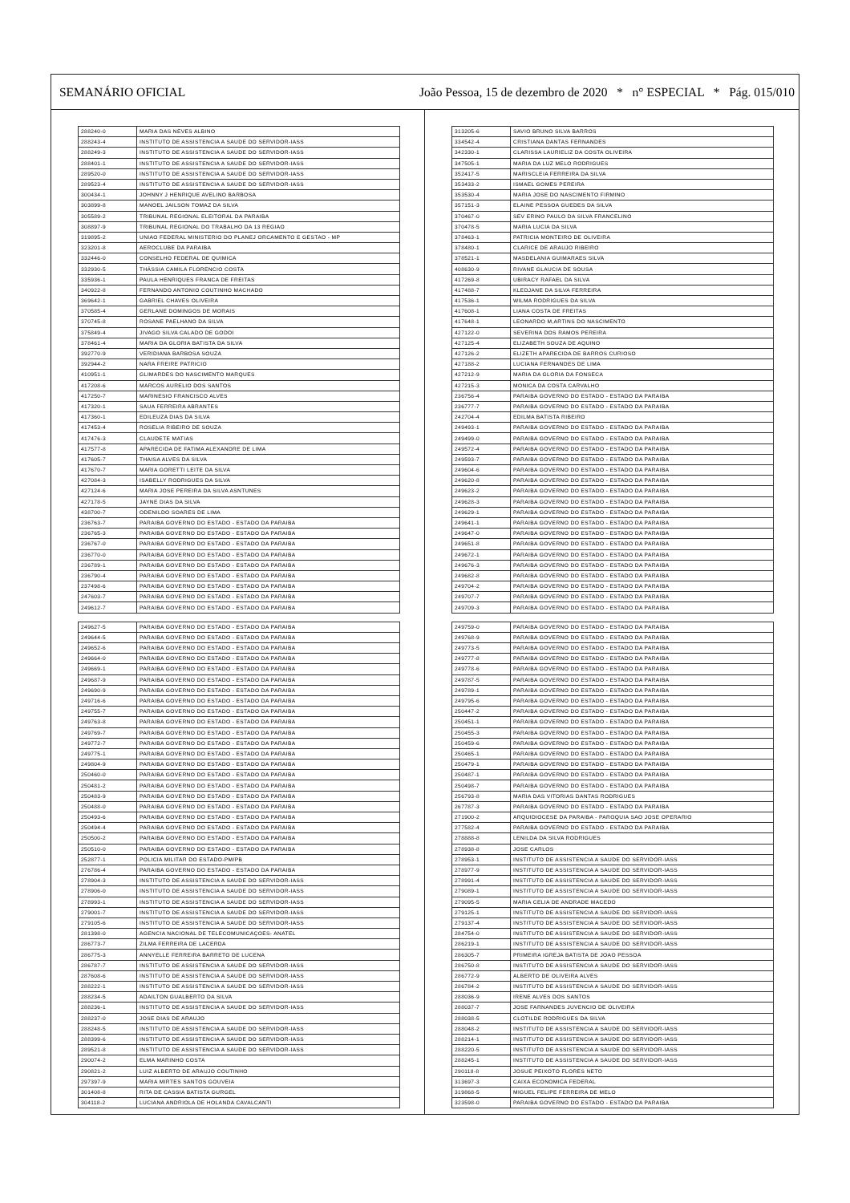SEMANÁRIO OFICIAL João Pessoa, 15 de dezembro de 2020 * n° ESPECIAL * Pág. 015/010
| 288240-0 | MARIA DAS NEVES ALBINO |
| 288243-4 | INSTITUTO DE ASSISTENCIA A SAUDE DO SERVIDOR-IASS |
| 288249-3 | INSTITUTO DE ASSISTENCIA A SAUDE DO SERVIDOR-IASS |
| 288401-1 | INSTITUTO DE ASSISTENCIA A SAUDE DO SERVIDOR-IASS |
| 289520-0 | INSTITUTO DE ASSISTENCIA A SAUDE DO SERVIDOR-IASS |
| 289523-4 | INSTITUTO DE ASSISTENCIA A SAUDE DO SERVIDOR-IASS |
| 300434-1 | JOHNNY J HENRIQUE AVELINO BARBOSA |
| 303899-8 | MANOEL JAILSON TOMAZ DA SILVA |
| 305589-2 | TRIBUNAL REGIONAL ELEITORAL DA PARAIBA |
| 308897-9 | TRIBUNAL REGIONAL DO TRABALHO DA 13 REGIAO |
| 319895-2 | UNIAO FEDERAL MINISTERIO DO PLANEJ ORCAMENTO E GESTAO - MP |
| 323201-8 | AEROCLUBE DA PARAIBA |
| 332446-0 | CONSELHO FEDERAL DE QUIMICA |
| 332930-5 | THÁSSIA CAMILA FLORENCIO COSTA |
| 335936-1 | PAULA HENRIQUES FRANCA DE FREITAS |
| 340922-8 | FERNANDO ANTONIO COUTINHO MACHADO |
| 369642-1 | GABRIEL CHAVES OLIVEIRA |
| 370585-4 | GERLANE DOMINGOS DE MORAIS |
| 370745-8 | ROSANE PAELHANO DA SILVA |
| 375849-4 | JIVAGO SILVA CALADO DE GODOI |
| 378461-4 | MARIA DA GLORIA BATISTA DA SILVA |
| 392770-9 | VERIDIANA BARBOSA SOUZA |
| 392944-2 | NARA FREIRE PATRICIO |
| 410951-1 | GLIMARDES DO NASCIMENTO MARQUES |
| 417208-6 | MARCOS AURELIO DOS SANTOS |
| 417250-7 | MARINESIO FRANCISCO ALVES |
| 417320-1 | SAUA FERREIRA ABRANTES |
| 417360-1 | EDILEUZA DIAS DA SILVA |
| 417453-4 | ROSELIA RIBEIRO DE SOUZA |
| 417476-3 | CLAUDETE MATIAS |
| 417577-8 | APARECIDA DE FATIMA ALEXANDRE DE LIMA |
| 417605-7 | THAISA ALVES DA SILVA |
| 417670-7 | MARIA GORETTI LEITE DA SILVA |
| 427084-3 | ISABELLY RODRIGUES DA SILVA |
| 427124-6 | MARIA JOSE PEREIRA DA SILVA ASNTUNES |
| 427178-5 | JAYNE DIAS DA SILVA |
| 438700-7 | ODENILDO SOARES DE LIMA |
| 236763-7 | PARAIBA GOVERNO DO ESTADO - ESTADO DA PARAIBA |
| 236765-3 | PARAIBA GOVERNO DO ESTADO - ESTADO DA PARAIBA |
| 236767-0 | PARAIBA GOVERNO DO ESTADO - ESTADO DA PARAIBA |
| 236770-0 | PARAIBA GOVERNO DO ESTADO - ESTADO DA PARAIBA |
| 236789-1 | PARAIBA GOVERNO DO ESTADO - ESTADO DA PARAIBA |
| 236790-4 | PARAIBA GOVERNO DO ESTADO - ESTADO DA PARAIBA |
| 237498-6 | PARAIBA GOVERNO DO ESTADO - ESTADO DA PARAIBA |
| 247603-7 | PARAIBA GOVERNO DO ESTADO - ESTADO DA PARAIBA |
| 249612-7 | PARAIBA GOVERNO DO ESTADO - ESTADO DA PARAIBA |
| 249627-5 | PARAIBA GOVERNO DO ESTADO - ESTADO DA PARAIBA |
| 249644-5 | PARAIBA GOVERNO DO ESTADO - ESTADO DA PARAIBA |
| 249652-6 | PARAIBA GOVERNO DO ESTADO - ESTADO DA PARAIBA |
| 249664-0 | PARAIBA GOVERNO DO ESTADO - ESTADO DA PARAIBA |
| 249669-1 | PARAIBA GOVERNO DO ESTADO - ESTADO DA PARAIBA |
| 249687-9 | PARAIBA GOVERNO DO ESTADO - ESTADO DA PARAIBA |
| 249690-9 | PARAIBA GOVERNO DO ESTADO - ESTADO DA PARAIBA |
| 249716-6 | PARAIBA GOVERNO DO ESTADO - ESTADO DA PARAIBA |
| 249755-7 | PARAIBA GOVERNO DO ESTADO - ESTADO DA PARAIBA |
| 249763-8 | PARAIBA GOVERNO DO ESTADO - ESTADO DA PARAIBA |
| 249769-7 | PARAIBA GOVERNO DO ESTADO - ESTADO DA PARAIBA |
| 249772-7 | PARAIBA GOVERNO DO ESTADO - ESTADO DA PARAIBA |
| 249775-1 | PARAIBA GOVERNO DO ESTADO - ESTADO DA PARAIBA |
| 249804-9 | PARAIBA GOVERNO DO ESTADO - ESTADO DA PARAIBA |
| 250460-0 | PARAIBA GOVERNO DO ESTADO - ESTADO DA PARAIBA |
| 250481-2 | PARAIBA GOVERNO DO ESTADO - ESTADO DA PARAIBA |
| 250483-9 | PARAIBA GOVERNO DO ESTADO - ESTADO DA PARAIBA |
| 250488-0 | PARAIBA GOVERNO DO ESTADO - ESTADO DA PARAIBA |
| 250493-6 | PARAIBA GOVERNO DO ESTADO - ESTADO DA PARAIBA |
| 250494-4 | PARAIBA GOVERNO DO ESTADO - ESTADO DA PARAIBA |
| 250500-2 | PARAIBA GOVERNO DO ESTADO - ESTADO DA PARAIBA |
| 250510-0 | PARAIBA GOVERNO DO ESTADO - ESTADO DA PARAIBA |
| 252877-1 | POLICIA MILITAR DO ESTADO-PM/PB |
| 276786-4 | PARAIBA GOVERNO DO ESTADO - ESTADO DA PARAIBA |
| 278904-3 | INSTITUTO DE ASSISTENCIA A SAUDE DO SERVIDOR-IASS |
| 278906-0 | INSTITUTO DE ASSISTENCIA A SAUDE DO SERVIDOR-IASS |
| 278993-1 | INSTITUTO DE ASSISTENCIA A SAUDE DO SERVIDOR-IASS |
| 279001-7 | INSTITUTO DE ASSISTENCIA A SAUDE DO SERVIDOR-IASS |
| 279105-6 | INSTITUTO DE ASSISTENCIA A SAUDE DO SERVIDOR-IASS |
| 281398-0 | AGENCIA NACIONAL DE TELECOMUNICAÇOES- ANATEL |
| 286773-7 | ZILMA FERREIRA DE LACERDA |
| 286775-3 | ANNYELLE FERREIRA BARRETO DE LUCENA |
| 286787-7 | INSTITUTO DE ASSISTENCIA A SAUDE DO SERVIDOR-IASS |
| 287608-6 | INSTITUTO DE ASSISTENCIA A SAUDE DO SERVIDOR-IASS |
| 288222-1 | INSTITUTO DE ASSISTENCIA A SAUDE DO SERVIDOR-IASS |
| 288234-5 | ADAILTON GUALBERTO DA SILVA |
| 288236-1 | INSTITUTO DE ASSISTENCIA A SAUDE DO SERVIDOR-IASS |
| 288237-0 | JOSE DIAS DE ARAUJO |
| 288248-5 | INSTITUTO DE ASSISTENCIA A SAUDE DO SERVIDOR-IASS |
| 288399-6 | INSTITUTO DE ASSISTENCIA A SAUDE DO SERVIDOR-IASS |
| 289521-8 | INSTITUTO DE ASSISTENCIA A SAUDE DO SERVIDOR-IASS |
| 290074-2 | ELMA MARINHO COSTA |
| 290821-2 | LUIZ ALBERTO DE ARAUJO COUTINHO |
| 297397-9 | MARIA MIRTES SANTOS GOUVEIA |
| 301408-8 | RITA DE CASSIA BATISTA GURGEL |
| 304118-2 | LUCIANA ANDRIOLA DE HOLANDA CAVALCANTI |
| 313205-6 | SAVIO BRUNO SILVA BARROS |
| 334542-4 | CRISTIANA DANTAS FERNANDES |
| 342330-1 | CLARISSA LAURIELIZ DA COSTA OLIVEIRA |
| 347505-1 | MARIA DA LUZ MELO RODRIGUES |
| 352417-5 | MARISCLEIA FERREIRA DA SILVA |
| 353433-2 | ISMAEL GOMES PEREIRA |
| 353530-4 | MARIA JOSE DO NASCIMENTO FIRMINO |
| 357151-3 | ELAINE PESSOA GUEDES DA SILVA |
| 370467-0 | SEV ERINO PAULO DA SILVA FRANCELINO |
| 370478-5 | MARIA LUCIA DA SILVA |
| 378463-1 | PATRICIA MONTEIRO DE OLIVEIRA |
| 378480-1 | CLARICE DE ARAUJO RIBEIRO |
| 378521-1 | MASDELANIA GUIMARAES SILVA |
| 408630-9 | RIVANE GLAUCIA DE SOUSA |
| 417269-8 | UBIRACY RAFAEL DA SILVA |
| 417488-7 | KLEDJANE DA SILVA FERREIRA |
| 417536-1 | WILMA RODRIGUES DA SILVA |
| 417608-1 | LIANA COSTA DE FREITAS |
| 417648-1 | LEONARDO M,ARTINS DO NASCIMENTO |
| 427122-0 | SEVERINA DOS RAMOS PEREIRA |
| 427125-4 | ELIZABETH SOUZA DE AQUINO |
| 427126-2 | ELIZETH APARECIDA DE BARROS CURIOSO |
| 427188-2 | LUCIANA FERNANDES DE LIMA |
| 427212-9 | MARIA DA GLORIA DA FONSECA |
| 427215-3 | MONICA DA COSTA CARVALHO |
| 236756-4 | PARAIBA GOVERNO DO ESTADO - ESTADO DA PARAIBA |
| 236777-7 | PARAIBA GOVERNO DO ESTADO - ESTADO DA PARAIBA |
| 242704-4 | EDILMA BATISTA RIBEIRO |
| 249493-1 | PARAIBA GOVERNO DO ESTADO - ESTADO DA PARAIBA |
| 249499-0 | PARAIBA GOVERNO DO ESTADO - ESTADO DA PARAIBA |
| 249572-4 | PARAIBA GOVERNO DO ESTADO - ESTADO DA PARAIBA |
| 249593-7 | PARAIBA GOVERNO DO ESTADO - ESTADO DA PARAIBA |
| 249604-6 | PARAIBA GOVERNO DO ESTADO - ESTADO DA PARAIBA |
| 249620-8 | PARAIBA GOVERNO DO ESTADO - ESTADO DA PARAIBA |
| 249623-2 | PARAIBA GOVERNO DO ESTADO - ESTADO DA PARAIBA |
| 249628-3 | PARAIBA GOVERNO DO ESTADO - ESTADO DA PARAIBA |
| 249629-1 | PARAIBA GOVERNO DO ESTADO - ESTADO DA PARAIBA |
| 249641-1 | PARAIBA GOVERNO DO ESTADO - ESTADO DA PARAIBA |
| 249647-0 | PARAIBA GOVERNO DO ESTADO - ESTADO DA PARAIBA |
| 249651-8 | PARAIBA GOVERNO DO ESTADO - ESTADO DA PARAIBA |
| 249672-1 | PARAIBA GOVERNO DO ESTADO - ESTADO DA PARAIBA |
| 249676-3 | PARAIBA GOVERNO DO ESTADO - ESTADO DA PARAIBA |
| 249682-8 | PARAIBA GOVERNO DO ESTADO - ESTADO DA PARAIBA |
| 249704-2 | PARAIBA GOVERNO DO ESTADO - ESTADO DA PARAIBA |
| 249707-7 | PARAIBA GOVERNO DO ESTADO - ESTADO DA PARAIBA |
| 249709-3 | PARAIBA GOVERNO DO ESTADO - ESTADO DA PARAIBA |
| 249759-0 | PARAIBA GOVERNO DO ESTADO - ESTADO DA PARAIBA |
| 249768-9 | PARAIBA GOVERNO DO ESTADO - ESTADO DA PARAIBA |
| 249773-5 | PARAIBA GOVERNO DO ESTADO - ESTADO DA PARAIBA |
| 249777-8 | PARAIBA GOVERNO DO ESTADO - ESTADO DA PARAIBA |
| 249778-6 | PARAIBA GOVERNO DO ESTADO - ESTADO DA PARAIBA |
| 249787-5 | PARAIBA GOVERNO DO ESTADO - ESTADO DA PARAIBA |
| 249789-1 | PARAIBA GOVERNO DO ESTADO - ESTADO DA PARAIBA |
| 249795-6 | PARAIBA GOVERNO DO ESTADO - ESTADO DA PARAIBA |
| 250447-2 | PARAIBA GOVERNO DO ESTADO - ESTADO DA PARAIBA |
| 250451-1 | PARAIBA GOVERNO DO ESTADO - ESTADO DA PARAIBA |
| 250455-3 | PARAIBA GOVERNO DO ESTADO - ESTADO DA PARAIBA |
| 250459-6 | PARAIBA GOVERNO DO ESTADO - ESTADO DA PARAIBA |
| 250465-1 | PARAIBA GOVERNO DO ESTADO - ESTADO DA PARAIBA |
| 250479-1 | PARAIBA GOVERNO DO ESTADO - ESTADO DA PARAIBA |
| 250487-1 | PARAIBA GOVERNO DO ESTADO - ESTADO DA PARAIBA |
| 250498-7 | PARAIBA GOVERNO DO ESTADO - ESTADO DA PARAIBA |
| 256793-8 | MARIA DAS VITORIAS DANTAS RODRIGUES |
| 267787-3 | PARAIBA GOVERNO DO ESTADO - ESTADO DA PARAIBA |
| 271900-2 | ARQUIDIOCESE DA PARAIBA - PAROQUIA SAO JOSE OPERARIO |
| 277582-4 | PARAIBA GOVERNO DO ESTADO - ESTADO DA PARAIBA |
| 278888-8 | LENILDA DA SILVA RODRIGUES |
| 278938-8 | JOSE CARLOS |
| 278953-1 | INSTITUTO DE ASSISTENCIA A SAUDE DO SERVIDOR-IASS |
| 278977-9 | INSTITUTO DE ASSISTENCIA A SAUDE DO SERVIDOR-IASS |
| 278991-4 | INSTITUTO DE ASSISTENCIA A SAUDE DO SERVIDOR-IASS |
| 279089-1 | INSTITUTO DE ASSISTENCIA A SAUDE DO SERVIDOR-IASS |
| 279095-5 | MARIA CELIA DE ANDRADE MACEDO |
| 279125-1 | INSTITUTO DE ASSISTENCIA A SAUDE DO SERVIDOR-IASS |
| 279137-4 | INSTITUTO DE ASSISTENCIA A SAUDE DO SERVIDOR-IASS |
| 284754-0 | INSTITUTO DE ASSISTENCIA A SAUDE DO SERVIDOR-IASS |
| 286219-1 | INSTITUTO DE ASSISTENCIA A SAUDE DO SERVIDOR-IASS |
| 286305-7 | PRIMEIRA IGREJA BATISTA DE JOAO PESSOA |
| 286750-8 | INSTITUTO DE ASSISTENCIA A SAUDE DO SERVIDOR-IASS |
| 286772-9 | ALBERTO DE OLIVEIRA ALVES |
| 286784-2 | INSTITUTO DE ASSISTENCIA A SAUDE DO SERVIDOR-IASS |
| 288036-9 | IRENE ALVES DOS SANTOS |
| 288037-7 | JOSE FARNANDES JUVENCIO DE OLIVEIRA |
| 288038-5 | CLOTILDE RODRIGUES DA SILVA |
| 288048-2 | INSTITUTO DE ASSISTENCIA A SAUDE DO SERVIDOR-IASS |
| 288214-1 | INSTITUTO DE ASSISTENCIA A SAUDE DO SERVIDOR-IASS |
| 288220-5 | INSTITUTO DE ASSISTENCIA A SAUDE DO SERVIDOR-IASS |
| 288245-1 | INSTITUTO DE ASSISTENCIA A SAUDE DO SERVIDOR-IASS |
| 290118-8 | JOSUE PEIXOTO FLORES NETO |
| 313697-3 | CAIXA ECONOMICA FEDERAL |
| 319868-5 | MIGUEL FELIPE FERREIRA DE MELO |
| 323598-0 | PARAIBA GOVERNO DO ESTADO - ESTADO DA PARAIBA |